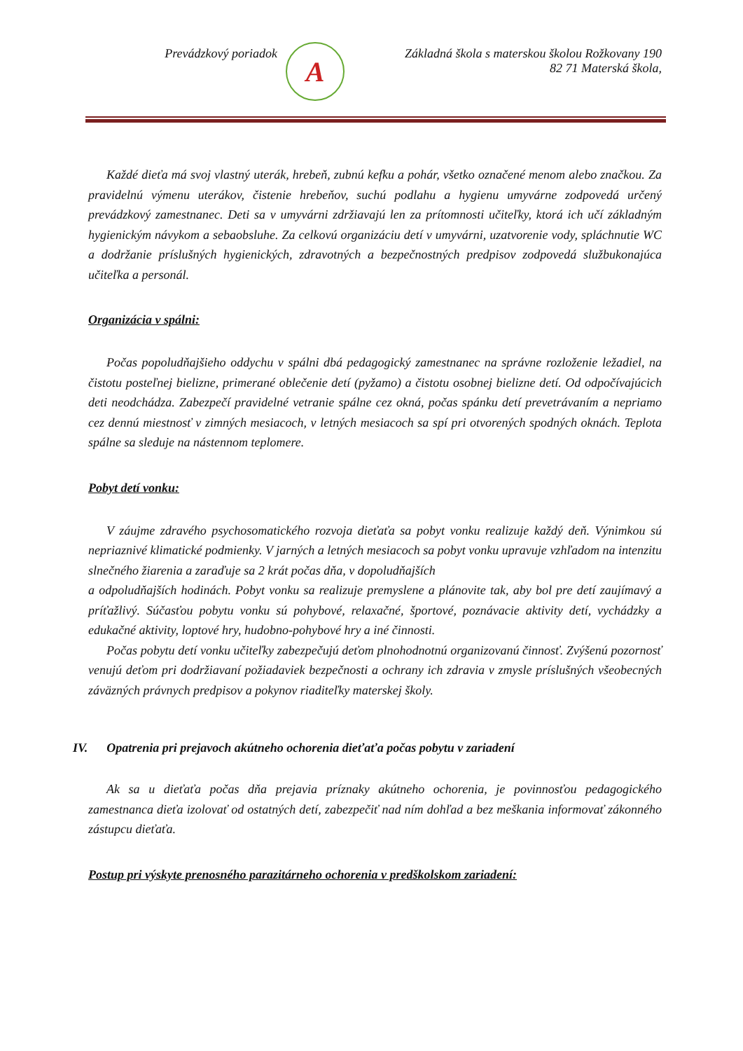Prevádzkový poriadok
A
Základná škola s materskou školou Rožkovany 190
82 71 Materská škola,
Každé dieťa má svoj vlastný uterák, hrebeň, zubnú kefku a pohár, všetko označené menom alebo značkou. Za pravidelnú výmenu uterákov, čistenie hrebeňov, suchú podlahu a hygienu umyvárne zodpovedá určený prevádzkový zamestnanec. Deti sa v umyvárni zdržiavajú len za prítomnosti učiteľky, ktorá ich učí základným hygienickým návykom a sebaobsluhe. Za celkovú organizáciu detí v umyvárni, uzatvorenie vody, spláchnutie WC a dodržanie príslušných hygienických, zdravotných a bezpečnostných predpisov zodpovedá službukonajúca učiteľka a personál.
Organizácia v spálni:
Počas popoludňajšieho oddychu v spálni dbá pedagogický zamestnanec na správne rozloženie ležadiel, na čistotu posteľnej bielizne, primerané oblečenie detí (pyžamo) a čistotu osobnej bielizne detí. Od odpočívajúcich deti neodchádza. Zabezpečí pravidelné vetranie spálne cez okná, počas spánku detí prevetrávaním a nepriamo cez dennú miestnosť v zimných mesiacoch, v letných mesiacoch sa spí pri otvorených spodných oknách. Teplota spálne sa sleduje na nástennom teplomere.
Pobyt detí vonku:
V záujme zdravého psychosomatického rozvoja dieťaťa sa pobyt vonku realizuje každý deň. Výnimkou sú nepriaznivé klimatické podmienky. V jarných a letných mesiacoch sa pobyt vonku upravuje vzhľadom na intenzitu slnečného žiarenia a zaraďuje sa 2 krát počas dňa, v dopoludňajších
a odpoludňajších hodinách. Pobyt vonku sa realizuje premyslene a plánovite tak, aby bol pre detí zaujímavý a príťažlivý. Súčasťou pobytu vonku sú pohybové, relaxačné, športové, poznávacie aktivity detí, vychádzky a edukačné aktivity, loptové hry, hudobno-pohybové hry a iné činnosti.
Počas pobytu detí vonku učiteľky zabezpečujú deťom plnohodnotnú organizovanú činnosť. Zvýšenú pozornosť venujú deťom pri dodržiavaní požiadaviek bezpečnosti a ochrany ich zdravia v zmysle príslušných všeobecných záväzných právnych predpisov a pokynov riaditeľky materskej školy.
IV. Opatrenia pri prejavoch akútneho ochorenia dieťaťa počas pobytu v zariadení
Ak sa u dieťaťa počas dňa prejavia príznaky akútneho ochorenia, je povinnosťou pedagogického zamestnanca dieťa izolovať od ostatných detí, zabezpečiť nad ním dohľad a bez meškania informovať zákonného zástupcu dieťaťa.
Postup pri výskyte prenosného parazitárneho ochorenia v predškolskom zariadení: